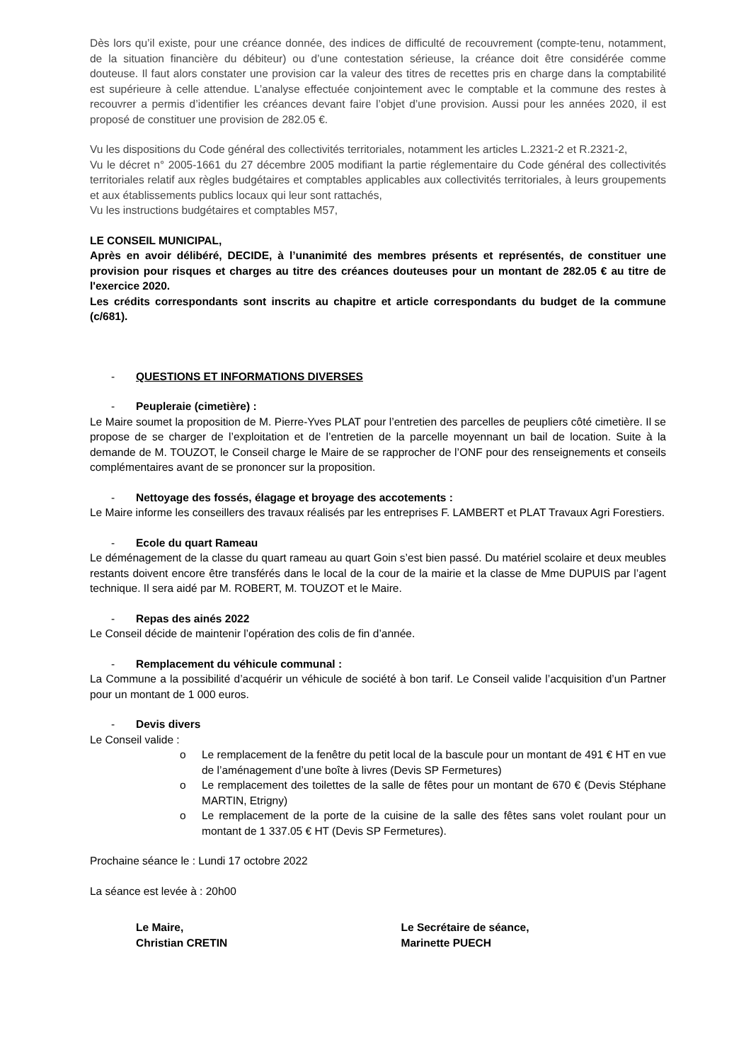Dès lors qu’il existe, pour une créance donnée, des indices de difficulté de recouvrement (compte-tenu, notamment, de la situation financière du débiteur) ou d’une contestation sérieuse, la créance doit être considérée comme douteuse. Il faut alors constater une provision car la valeur des titres de recettes pris en charge dans la comptabilité est supérieure à celle attendue. L’analyse effectuée conjointement avec le comptable et la commune des restes à recouvrer a permis d’identifier les créances devant faire l’objet d’une provision. Aussi pour les années 2020, il est proposé de constituer une provision de 282.05 €.
Vu les dispositions du Code général des collectivités territoriales, notamment les articles L.2321-2 et R.2321-2,
Vu le décret n° 2005-1661 du 27 décembre 2005 modifiant la partie réglementaire du Code général des collectivités territoriales relatif aux règles budgétaires et comptables applicables aux collectivités territoriales, à leurs groupements et aux établissements publics locaux qui leur sont rattachés,
Vu les instructions budgétaires et comptables M57,
LE CONSEIL MUNICIPAL,
Après en avoir délibéré, DECIDE, à l’unanimité des membres présents et représentés, de constituer une provision pour risques et charges au titre des créances douteuses pour un montant de 282.05 € au titre de l'exercice 2020.
Les crédits correspondants sont inscrits au chapitre et article correspondants du budget de la commune (c/681).
- QUESTIONS ET INFORMATIONS DIVERSES
- Peupleraie (cimetière) :
Le Maire soumet la proposition de M. Pierre-Yves PLAT pour l’entretien des parcelles de peupliers côté cimetière. Il se propose de se charger de l’exploitation et de l’entretien de la parcelle moyennant un bail de location. Suite à la demande de M. TOUZOT, le Conseil charge le Maire de se rapprocher de l’ONF pour des renseignements et conseils complémentaires avant de se prononcer sur la proposition.
- Nettoyage des fossés, élagage et broyage des accotements :
Le Maire informe les conseillers des travaux réalisés par les entreprises F. LAMBERT et PLAT Travaux Agri Forestiers.
- Ecole du quart Rameau
Le déménagement de la classe du quart rameau au quart Goin s’est bien passé. Du matériel scolaire et deux meubles restants doivent encore être transférés dans le local de la cour de la mairie et la classe de Mme DUPUIS par l’agent technique. Il sera aidé par M. ROBERT, M. TOUZOT et le Maire.
- Repas des ainés 2022
Le Conseil décide de maintenir l’opération des colis de fin d’année.
- Remplacement du véhicule communal :
La Commune a la possibilité d’acquérir un véhicule de société à bon tarif. Le Conseil valide l’acquisition d’un Partner pour un montant de 1 000 euros.
- Devis divers
Le Conseil valide :
o Le remplacement de la fenêtre du petit local de la bascule pour un montant de 491 € HT en vue de l’aménagement d’une boîte à livres (Devis SP Fermetures)
o Le remplacement des toilettes de la salle de fêtes pour un montant de 670 € (Devis Stéphane MARTIN, Etrigny)
o Le remplacement de la porte de la cuisine de la salle des fêtes sans volet roulant pour un montant de 1 337.05 € HT (Devis SP Fermetures).
Prochaine séance le : Lundi 17 octobre 2022
La séance est levée à : 20h00
Le Maire,
Christian CRETIN
Le Secrétaire de séance,
Marinette PUECH